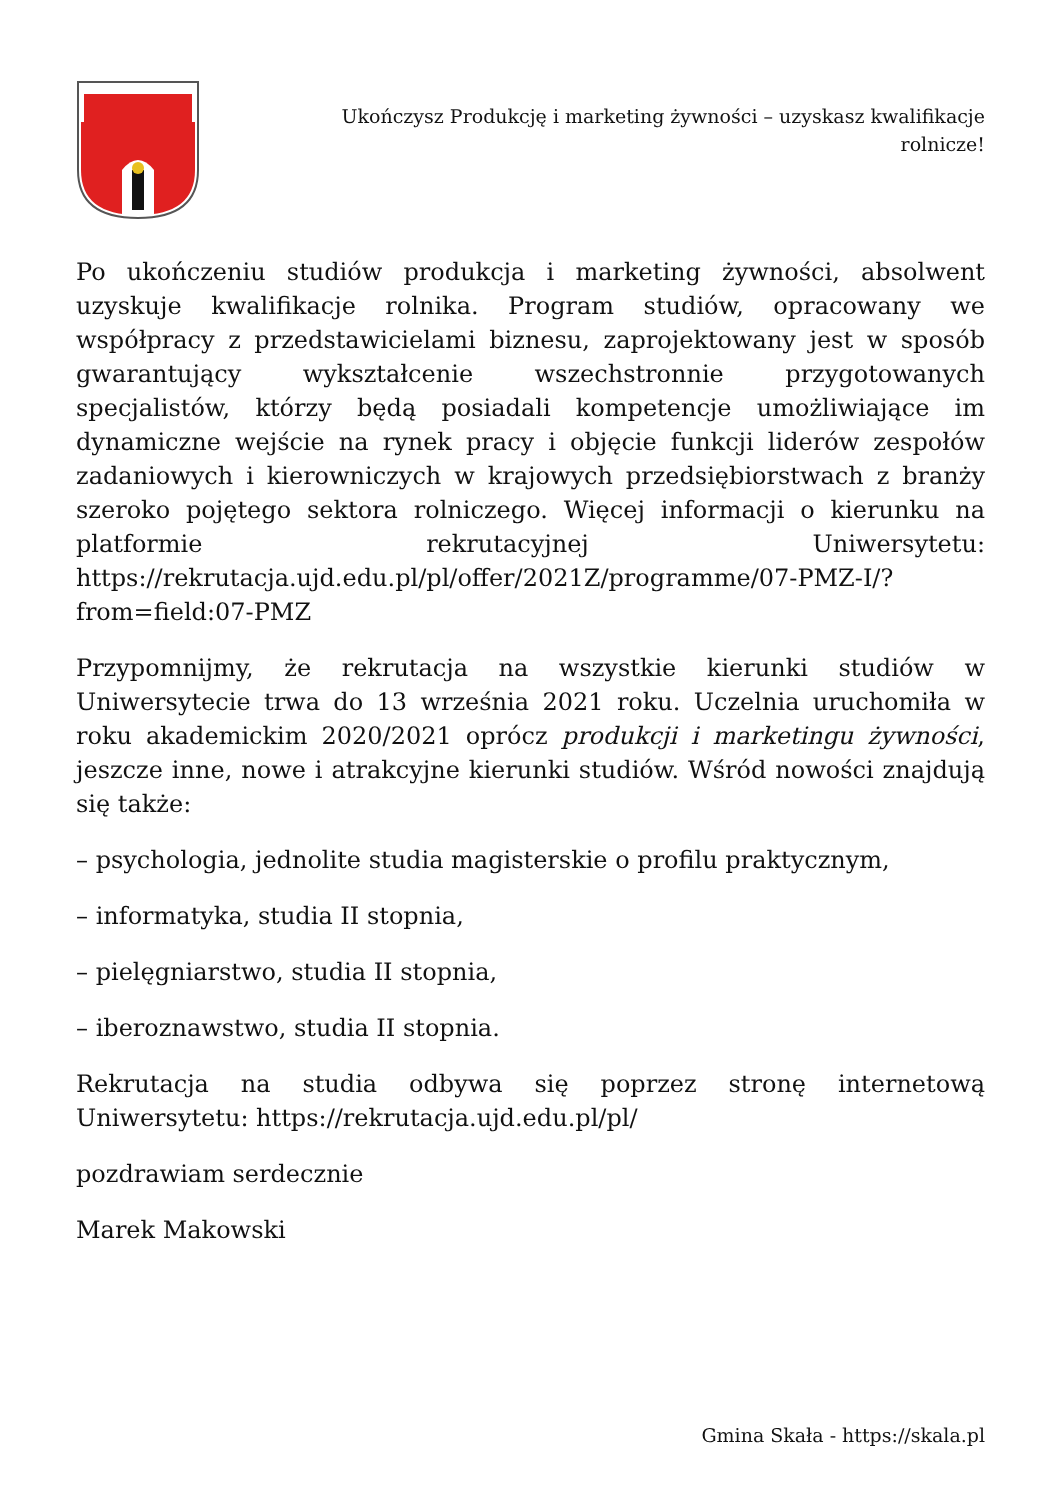Ukończysz Produkcję i marketing żywności – uzyskasz kwalifikacje rolnicze!
Po ukończeniu studiów produkcja i marketing żywności, absolwent uzyskuje kwalifikacje rolnika. Program studiów, opracowany we współpracy z przedstawicielami biznesu, zaprojektowany jest w sposób gwarantujący wykształcenie wszechstronnie przygotowanych specjalistów, którzy będą posiadali kompetencje umożliwiające im dynamiczne wejście na rynek pracy i objęcie funkcji liderów zespołów zadaniowych i kierowniczych w krajowych przedsiębiorstwach z branży szeroko pojętego sektora rolniczego. Więcej informacji o kierunku na platformie rekrutacyjnej Uniwersytetu: https://rekrutacja.ujd.edu.pl/pl/offer/2021Z/programme/07-PMZ-I/?from=field:07-PMZ
Przypomnijmy, że rekrutacja na wszystkie kierunki studiów w Uniwersytecie trwa do 13 września 2021 roku. Uczelnia uruchomiła w roku akademickim 2020/2021 oprócz produkcji i marketingu żywności, jeszcze inne, nowe i atrakcyjne kierunki studiów. Wśród nowości znajdują się także:
– psychologia, jednolite studia magisterskie o profilu praktycznym,
– informatyka, studia II stopnia,
– pielęgniarstwo, studia II stopnia,
– iberoznawstwo, studia II stopnia.
Rekrutacja na studia odbywa się poprzez stronę internetową Uniwersytetu: https://rekrutacja.ujd.edu.pl/pl/
pozdrawiam serdecznie
Marek Makowski
Gmina Skała - https://skala.pl